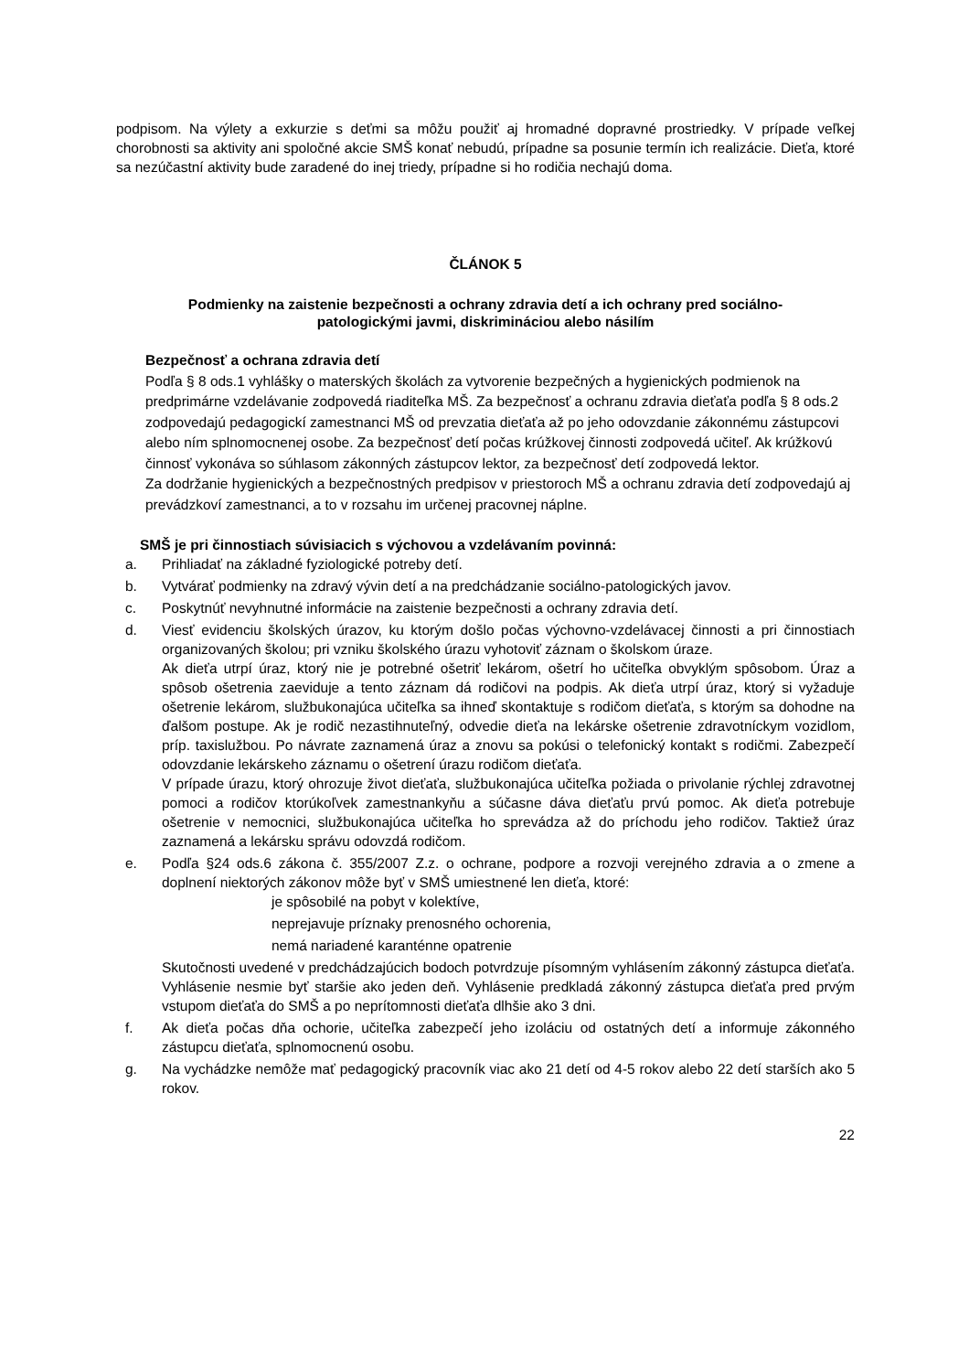podpisom. Na výlety a exkurzie s deťmi sa môžu použiť aj hromadné dopravné prostriedky. V prípade veľkej chorobnosti sa aktivity ani spoločné akcie SMŠ konať nebudú, prípadne sa posunie termín ich realizácie. Dieťa, ktoré sa nezúčastní aktivity bude zaradené do inej triedy, prípadne si ho rodičia nechajú doma.
ČLÁNOK 5
Podmienky na zaistenie bezpečnosti a ochrany zdravia detí a ich ochrany pred sociálno-
patologickými javmi, diskrimináciou alebo násilím
Bezpečnosť a ochrana zdravia detí
Podľa § 8 ods.1 vyhlášky o materských školách za vytvorenie bezpečných a hygienických podmienok na predprimárne vzdelávanie zodpovedá riaditeľka MŠ. Za bezpečnosť a ochranu zdravia dieťaťa podľa § 8 ods.2 zodpovedajú pedagogickí zamestnanci MŠ od prevzatia dieťaťa až po jeho odovzdanie zákonnému zástupcovi alebo ním splnomocnenej osobe. Za bezpečnosť detí počas krúžkovej činnosti zodpovedá učiteľ. Ak krúžkovú činnosť vykonáva so súhlasom zákonných zástupcov lektor, za bezpečnosť detí zodpovedá lektor.
Za dodržanie hygienických a bezpečnostných predpisov v priestoroch MŠ a ochranu zdravia detí zodpovedajú aj prevádzkoví zamestnanci, a to v rozsahu im určenej pracovnej náplne.
SMŠ je pri činnostiach súvisiacich s výchovou a vzdelávaním povinná:
a. Prihliadať na základné fyziologické potreby detí.
b. Vytvárať podmienky na zdravý vývin detí a na predchádzanie sociálno-patologických javov.
c. Poskytnúť nevyhnutné informácie na zaistenie bezpečnosti a ochrany zdravia detí.
d. Viesť evidenciu školských úrazov, ku ktorým došlo počas výchovno-vzdelávacej činnosti a pri činnostiach organizovaných školou; pri vzniku školského úrazu vyhotoviť záznam o školskom úraze.
Ak dieťa utrpí úraz, ktorý nie je potrebné ošetriť lekárom, ošetrí ho učiteľka obvyklým spôsobom. Úraz a spôsob ošetrenia zaeviduje a tento záznam dá rodičovi na podpis. Ak dieťa utrpí úraz, ktorý si vyžaduje ošetrenie lekárom, službukonajúca učiteľka sa ihneď skontaktuje s rodičom dieťaťa, s ktorým sa dohodne na ďalšom postupe. Ak je rodič nezastihnuteľný, odvedie dieťa na lekárske ošetrenie zdravotníckym vozidlom, príp. taxislužbou. Po návrate zaznamená úraz a znovu sa pokúsi o telefonický kontakt s rodičmi. Zabezpečí odovzdanie lekárskeho záznamu o ošetrení úrazu rodičom dieťaťa.
V prípade úrazu, ktorý ohrozuje život dieťaťa, službukonajúca učiteľka požiada o privolanie rýchlej zdravotnej pomoci a rodičov ktorúkoľvek zamestnankyňu a súčasne dáva dieťaťu prvú pomoc. Ak dieťa potrebuje ošetrenie v nemocnici, službukonajúca učiteľka ho sprevádza až do príchodu jeho rodičov. Taktiež úraz zaznamená a lekársku správu odovzdá rodičom.
e. Podľa §24 ods.6 zákona č. 355/2007 Z.z. o ochrane, podpore a rozvoji verejného zdravia a o zmene a doplnení niektorých zákonov môže byť v SMŠ umiestnené len dieťa, ktoré:
je spôsobilé na pobyt v kolektíve,
neprejavuje príznaky prenosného ochorenia,
nemá nariadené karanténne opatrenie
Skutočnosti uvedené v predchádzajúcich bodoch potvrdzuje písomným vyhlásením zákonný zástupca dieťaťa. Vyhlásenie nesmie byť staršie ako jeden deň. Vyhlásenie predkladá zákonný zástupca dieťaťa pred prvým vstupom dieťaťa do SMŠ a po neprítomnosti dieťaťa dlhšie ako 3 dni.
f. Ak dieťa počas dňa ochorie, učiteľka zabezpečí jeho izoláciu od ostatných detí a informuje zákonného zástupcu dieťaťa, splnomocnenú osobu.
g. Na vychádzke nemôže mať pedagogický pracovník viac ako 21 detí od 4-5 rokov alebo 22 detí starších ako 5 rokov.
22